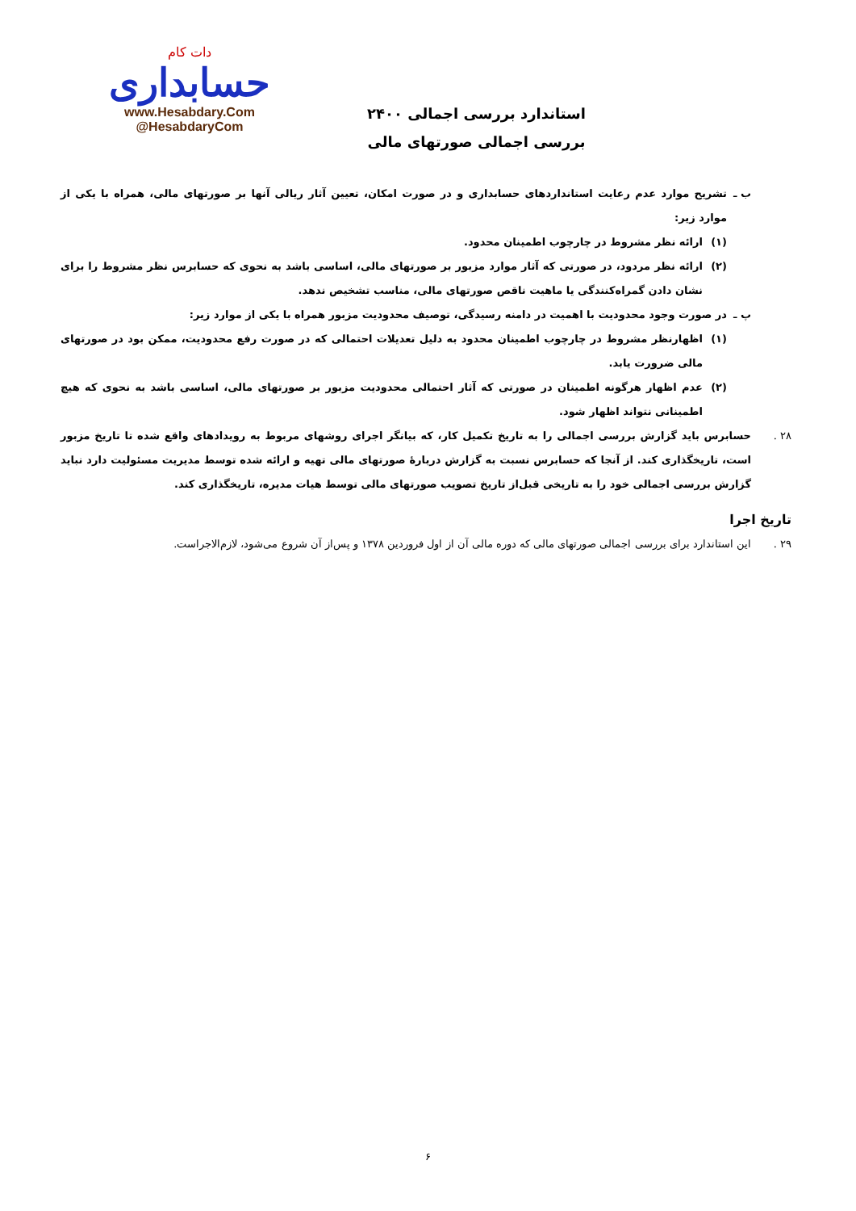دات کام
حسابداری
www.Hesabdary.Com
@HesabdaryCom
استاندارد بررسی اجمالی ۲۴۰۰
بررسی اجمالی صورتهای مالی
ب ـ تشریح موارد عدم رعایت استانداردهای حسابداری و در صورت امکان، تعیین آثار ریالی آنها بر صورتهای مالی، همراه با یکی از موارد زیر:
(۱) ارائه نظر مشروط در چارچوب اطمینان محدود.
(۲) ارائه نظر مردود، در صورتی که آثار موارد مزبور بر صورتهای مالی، اساسی باشد به نحوی که حسابرس نظر مشروط را برای نشان دادن گمراه‌کنندگی یا ماهیت ناقص صورتهای مالی، مناسب تشخیص ندهد.
پ ـ در صورت وجود محدودیت با اهمیت در دامنه رسیدگی، توصیف محدودیت مزبور همراه با یکی از موارد زیر:
(۱) اظهارنظر مشروط در چارچوب اطمینان محدود به دلیل تعدیلات احتمالی که در صورت رفع محدودیت، ممکن بود در صورتهای مالی ضرورت یابد.
(۲) عدم اظهار هرگونه اطمینان در صورتی که آثار احتمالی محدودیت مزبور بر صورتهای مالی، اساسی باشد به نحوی که هیچ اطمینانی نتواند اظهار شود.
۲۸ . حسابرس باید گزارش بررسی اجمالی را به تاریخ تکمیل کار، که بیانگر اجرای روشهای مربوط به رویدادهای واقع شده تا تاریخ مزبور است، تاریخگذاری کند. از آنجا که حسابرس نسبت به گزارش دربارهٔ صورتهای مالی تهیه و ارائه شده توسط مدیریت مسئولیت دارد نباید گزارش بررسی اجمالی خود را به تاریخی قبل‌از تاریخ تصویب صورتهای مالی توسط هیات مدیره، تاریخگذاری کند.
تاریخ اجرا
۲۹ . این استاندارد برای بررسی اجمالی صورتهای مالی که دوره مالی آن از اول فروردین ۱۳۷۸ و پس‌از آن شروع می‌شود، لازم‌الاجراست.
۶